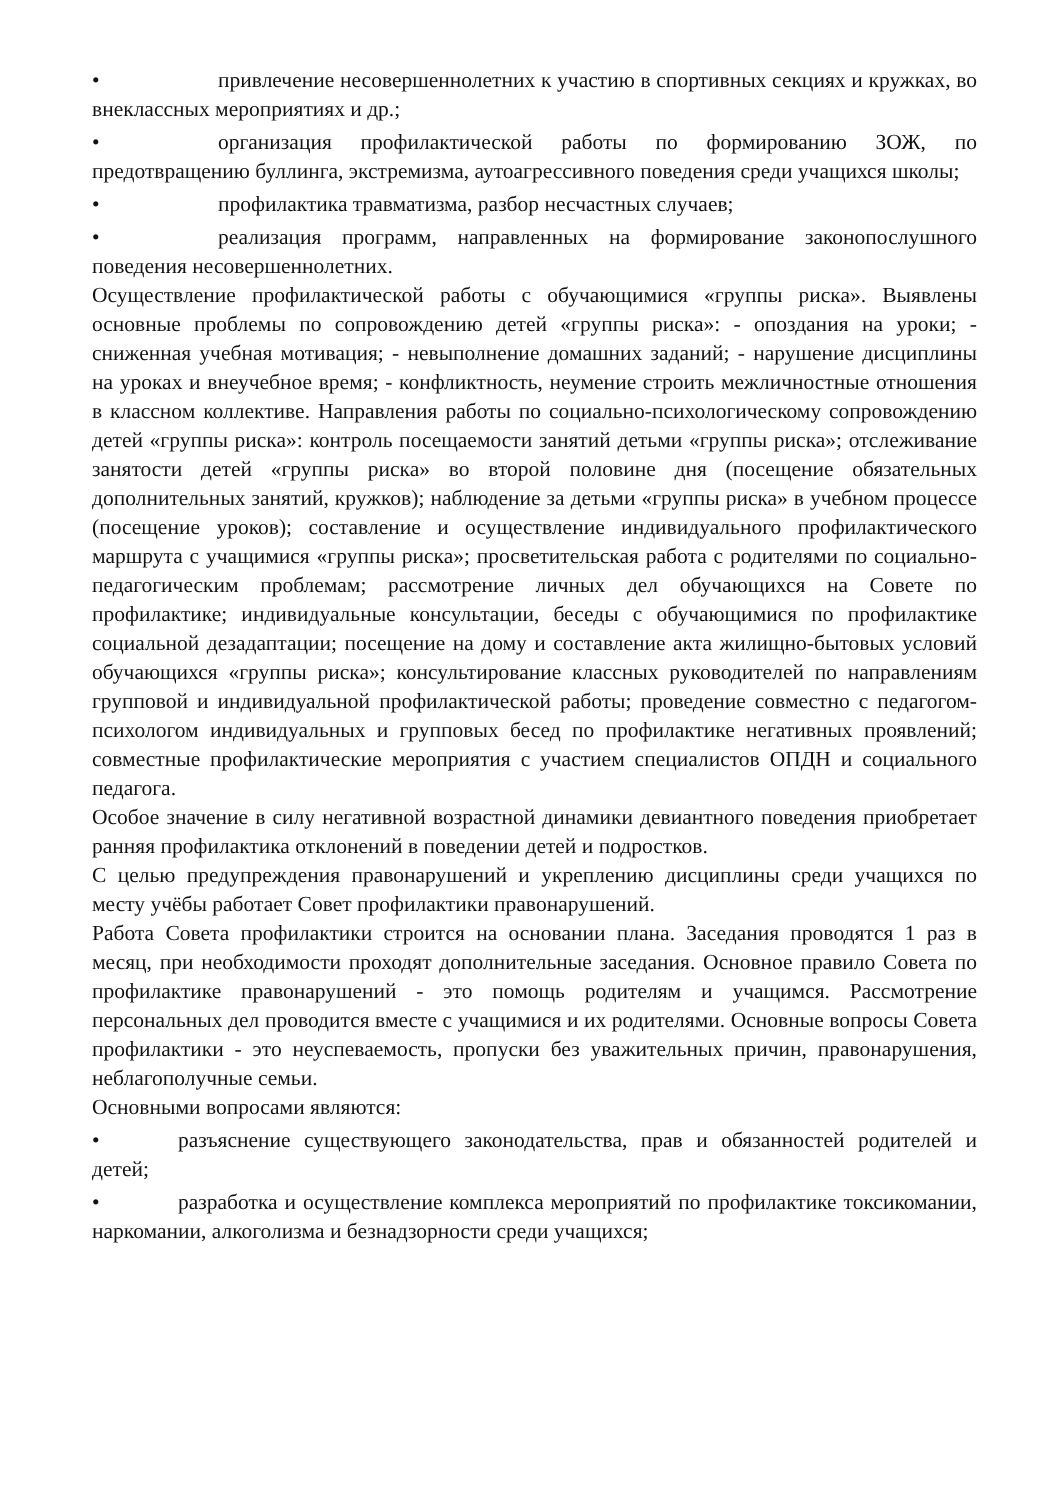• привлечение несовершеннолетних к участию в спортивных секциях и кружках, во внеклассных мероприятиях и др.;
• организация профилактической работы по формированию ЗОЖ, по предотвращению буллинга, экстремизма, аутоагрессивного поведения среди учащихся школы;
• профилактика травматизма, разбор несчастных случаев;
• реализация программ, направленных на формирование законопослушного поведения несовершеннолетних.
Осуществление профилактической работы с обучающимися «группы риска». Выявлены основные проблемы по сопровождению детей «группы риска»: - опоздания на уроки; - сниженная учебная мотивация; - невыполнение домашних заданий; - нарушение дисциплины на уроках и внеучебное время; - конфликтность, неумение строить межличностные отношения в классном коллективе. Направления работы по социально-психологическому сопровождению детей «группы риска»: контроль посещаемости занятий детьми «группы риска»; отслеживание занятости детей «группы риска» во второй половине дня (посещение обязательных дополнительных занятий, кружков); наблюдение за детьми «группы риска» в учебном процессе (посещение уроков); составление и осуществление индивидуального профилактического маршрута с учащимися «группы риска»; просветительская работа с родителями по социально-педагогическим проблемам; рассмотрение личных дел обучающихся на Совете по профилактике; индивидуальные консультации, беседы с обучающимися по профилактике социальной дезадаптации; посещение на дому и составление акта жилищно-бытовых условий обучающихся «группы риска»; консультирование классных руководителей по направлениям групповой и индивидуальной профилактической работы; проведение совместно с педагогом-психологом индивидуальных и групповых бесед по профилактике негативных проявлений; совместные профилактические мероприятия с участием специалистов ОПДН и социального педагога.
Особое значение в силу негативной возрастной динамики девиантного поведения приобретает ранняя профилактика отклонений в поведении детей и подростков.
С целью предупреждения правонарушений и укреплению дисциплины среди учащихся по месту учёбы работает Совет профилактики правонарушений.
Работа Совета профилактики строится на основании плана. Заседания проводятся 1 раз в месяц, при необходимости проходят дополнительные заседания. Основное правило Совета по профилактике правонарушений - это помощь родителям и учащимся. Рассмотрение персональных дел проводится вместе с учащимися и их родителями. Основные вопросы Совета профилактики - это неуспеваемость, пропуски без уважительных причин, правонарушения, неблагополучные семьи.
Основными вопросами являются:
• разъяснение существующего законодательства, прав и обязанностей родителей и детей;
• разработка и осуществление комплекса мероприятий по профилактике токсикомании, наркомании, алкоголизма и безнадзорности среди учащихся;